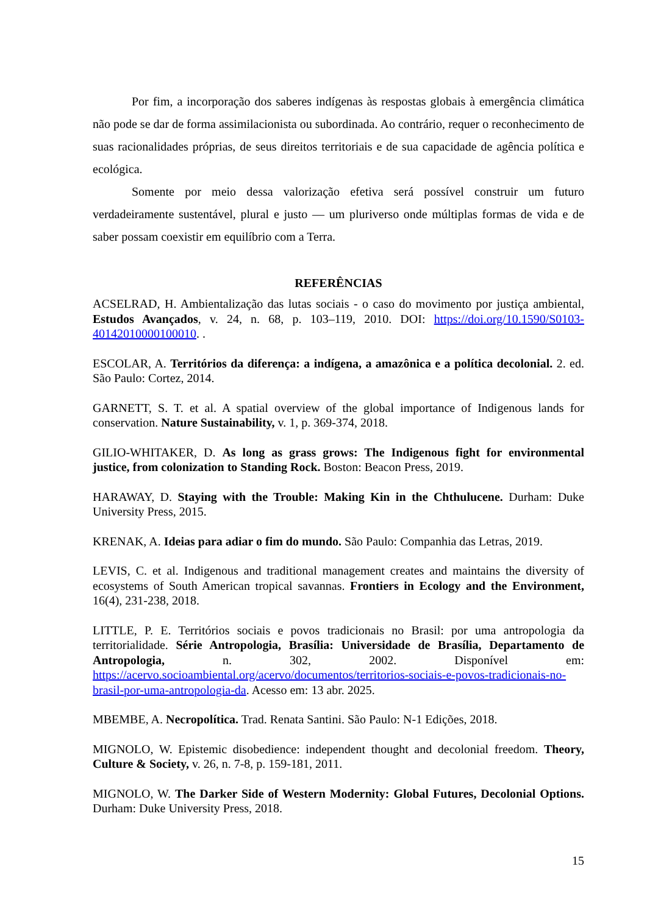Por fim, a incorporação dos saberes indígenas às respostas globais à emergência climática não pode se dar de forma assimilacionista ou subordinada. Ao contrário, requer o reconhecimento de suas racionalidades próprias, de seus direitos territoriais e de sua capacidade de agência política e ecológica.
Somente por meio dessa valorização efetiva será possível construir um futuro verdadeiramente sustentável, plural e justo — um pluriverso onde múltiplas formas de vida e de saber possam coexistir em equilíbrio com a Terra.
REFERÊNCIAS
ACSELRAD, H. Ambientalização das lutas sociais - o caso do movimento por justiça ambiental, Estudos Avançados, v. 24, n. 68, p. 103–119, 2010. DOI: https://doi.org/10.1590/S0103-40142010000100010. .
ESCOLAR, A. Territórios da diferença: a indígena, a amazônica e a política decolonial. 2. ed. São Paulo: Cortez, 2014.
GARNETT, S. T. et al. A spatial overview of the global importance of Indigenous lands for conservation. Nature Sustainability, v. 1, p. 369-374, 2018.
GILIO-WHITAKER, D. As long as grass grows: The Indigenous fight for environmental justice, from colonization to Standing Rock. Boston: Beacon Press, 2019.
HARAWAY, D. Staying with the Trouble: Making Kin in the Chthulucene. Durham: Duke University Press, 2015.
KRENAK, A. Ideias para adiar o fim do mundo. São Paulo: Companhia das Letras, 2019.
LEVIS, C. et al. Indigenous and traditional management creates and maintains the diversity of ecosystems of South American tropical savannas. Frontiers in Ecology and the Environment, 16(4), 231-238, 2018.
LITTLE, P. E. Territórios sociais e povos tradicionais no Brasil: por uma antropologia da territorialidade. Série Antropologia, Brasília: Universidade de Brasília, Departamento de Antropologia, n. 302, 2002. Disponível em: https://acervo.socioambiental.org/acervo/documentos/territorios-sociais-e-povos-tradicionais-no-brasil-por-uma-antropologia-da. Acesso em: 13 abr. 2025.
MBEMBE, A. Necropolítica. Trad. Renata Santini. São Paulo: N-1 Edições, 2018.
MIGNOLO, W. Epistemic disobedience: independent thought and decolonial freedom. Theory, Culture & Society, v. 26, n. 7-8, p. 159-181, 2011.
MIGNOLO, W. The Darker Side of Western Modernity: Global Futures, Decolonial Options. Durham: Duke University Press, 2018.
15